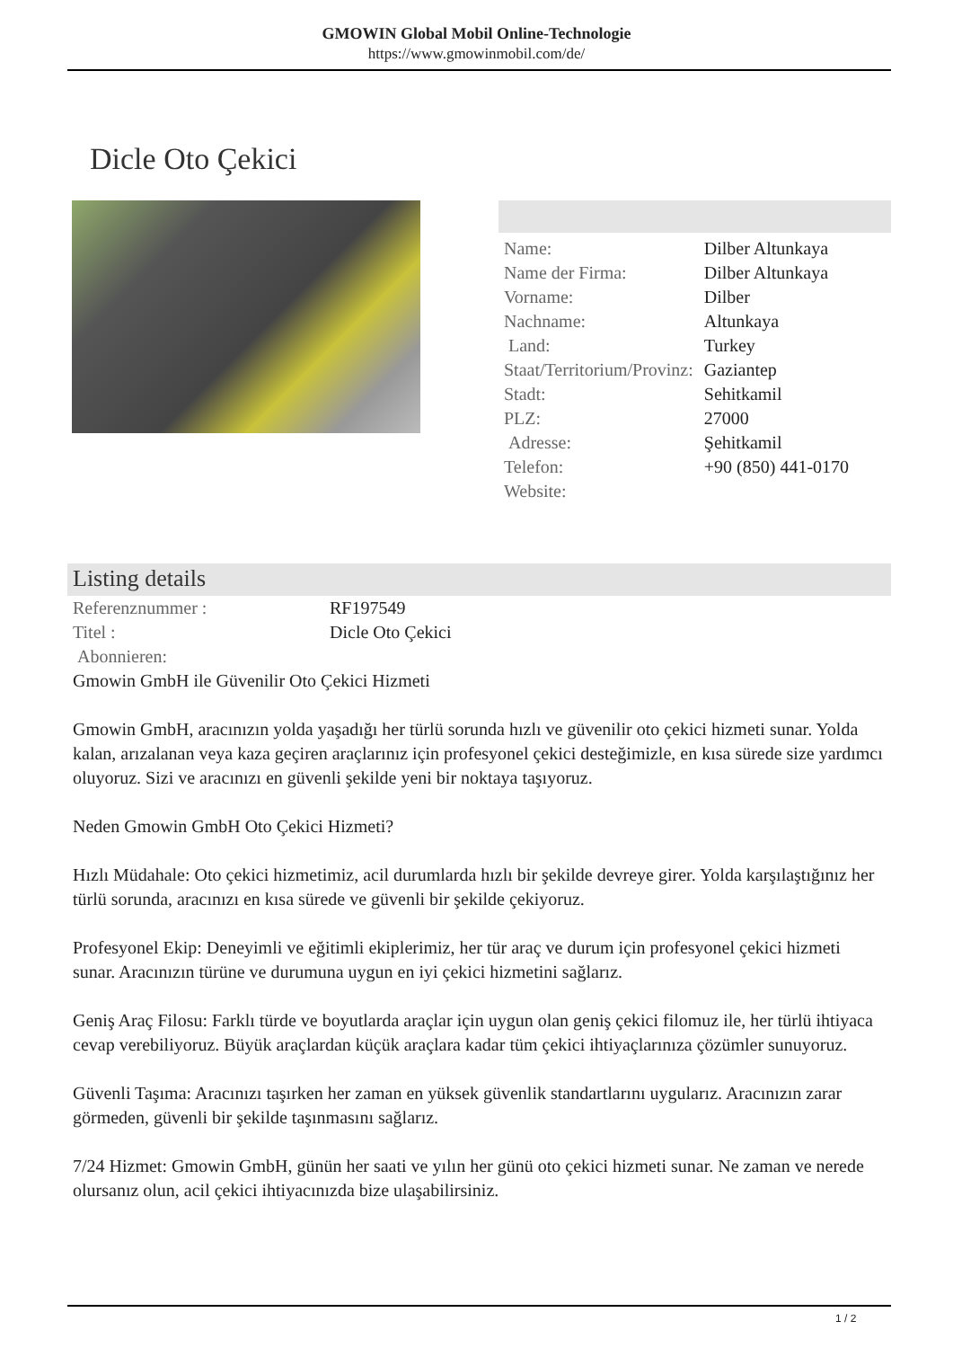GMOWIN Global Mobil Online-Technologie
https://www.gmowinmobil.com/de/
Dicle Oto Çekici
| Name: | Dilber Altunkaya |
| Name der Firma: | Dilber Altunkaya |
| Vorname: | Dilber |
| Nachname: | Altunkaya |
| Land: | Turkey |
| Staat/Territorium/Provinz: | Gaziantep |
| Stadt: | Sehitkamil |
| PLZ: | 27000 |
| Adresse: | Şehitkamil |
| Telefon: | +90 (850) 441-0170 |
| Website: | |
Listing details
| Referenznummer : | RF197549 |
| Titel : | Dicle Oto Çekici |
| Abonnieren: | |
Gmowin GmbH ile Güvenilir Oto Çekici Hizmeti
Gmowin GmbH, aracınızın yolda yaşadığı her türlü sorunda hızlı ve güvenilir oto çekici hizmeti sunar. Yolda kalan, arızalanan veya kaza geçiren araçlarınız için profesyonel çekici desteğimizle, en kısa sürede size yardımcı oluyoruz. Sizi ve aracınızı en güvenli şekilde yeni bir noktaya taşıyoruz.
Neden Gmowin GmbH Oto Çekici Hizmeti?
Hızlı Müdahale: Oto çekici hizmetimiz, acil durumlarda hızlı bir şekilde devreye girer. Yolda karşılaştığınız her türlü sorunda, aracınızı en kısa sürede ve güvenli bir şekilde çekiyoruz.
Profesyonel Ekip: Deneyimli ve eğitimli ekiplerimiz, her tür araç ve durum için profesyonel çekici hizmeti sunar. Aracınızın türüne ve durumuna uygun en iyi çekici hizmetini sağlarız.
Geniş Araç Filosu: Farklı türde ve boyutlarda araçlar için uygun olan geniş çekici filomuz ile, her türlü ihtiyaca cevap verebiliyoruz. Büyük araçlardan küçük araçlara kadar tüm çekici ihtiyaçlarınıza çözümler sunuyoruz.
Güvenli Taşıma: Aracınızı taşırken her zaman en yüksek güvenlik standartlarını uygularız. Aracınızın zarar görmeden, güvenli bir şekilde taşınmasını sağlarız.
7/24 Hizmet: Gmowin GmbH, günün her saati ve yılın her günü oto çekici hizmeti sunar. Ne zaman ve nerede olursanız olun, acil çekici ihtiyacınızda bize ulaşabilirsiniz.
1 / 2